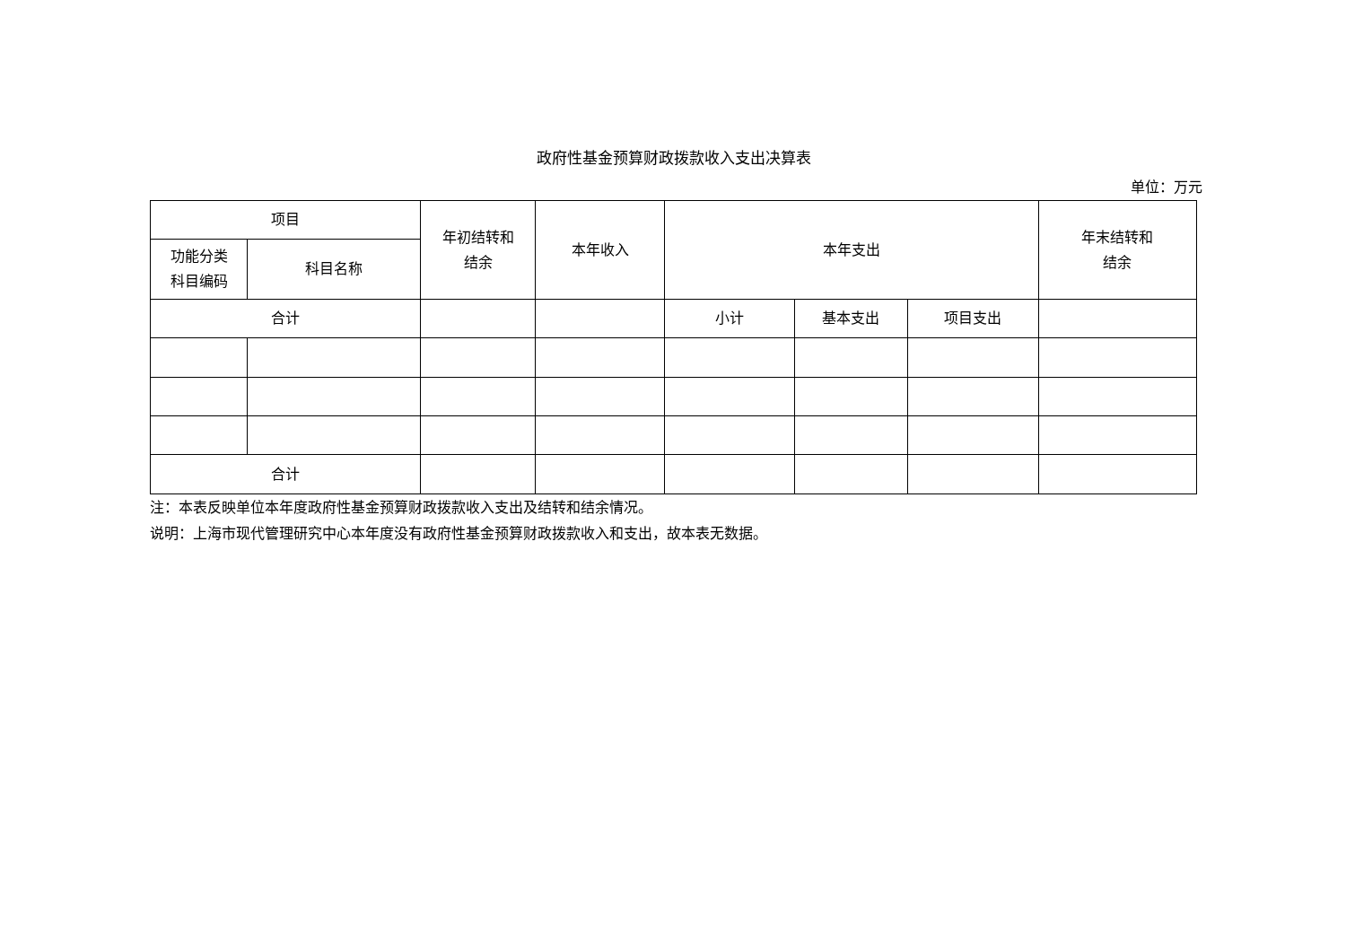政府性基金预算财政拨款收入支出决算表
单位：万元
| 项目 | | 年初结转和 结余 | 本年收入 | 本年支出 | | | 年末结转和 结余 |
| --- | --- | --- | --- | --- | --- | --- | --- |
| 功能分类 科目编码 | 科目名称 | | | | | | |
| 合计 | | | | 小计 | 基本支出 | 项目支出 | |
| 合计 | | | | | | | |
注：本表反映单位本年度政府性基金预算财政拨款收入支出及结转和结余情况。
说明：上海市现代管理研究中心本年度没有政府性基金预算财政拨款收入和支出，故本表无数据。